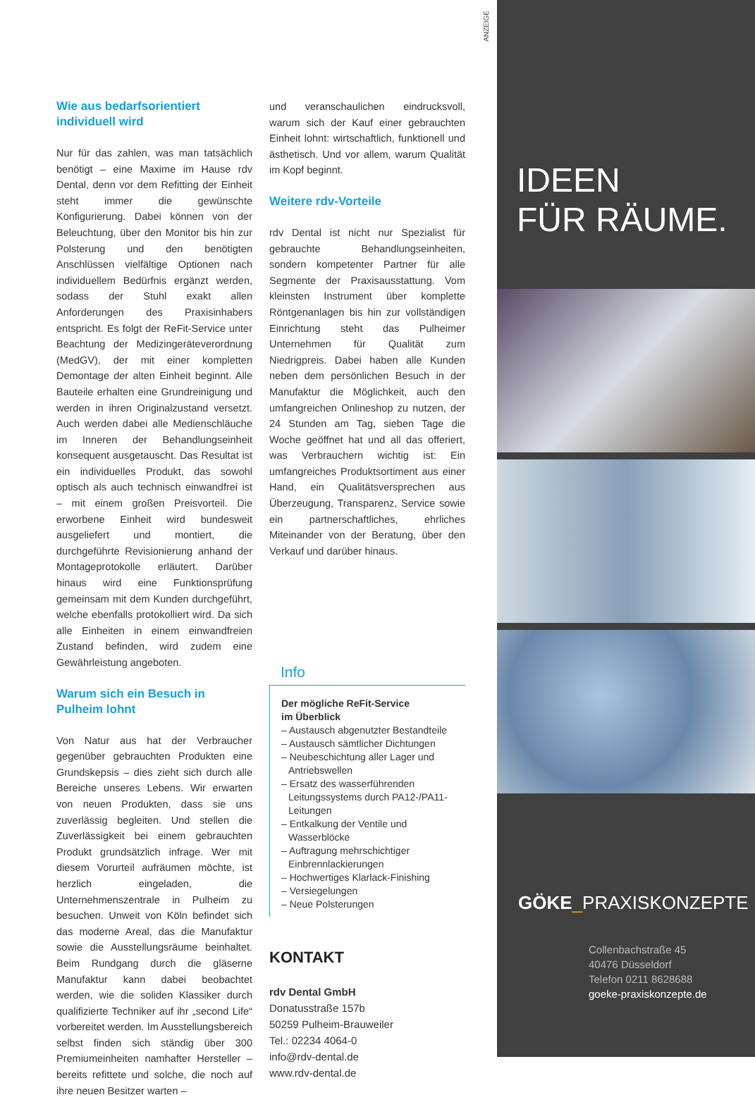ANZEIGE
Wie aus bedarfsorientiert individuell wird
Nur für das zahlen, was man tatsächlich benötigt – eine Maxime im Hause rdv Dental, denn vor dem Refitting der Einheit steht immer die gewünschte Konfigurierung. Dabei können von der Beleuchtung, über den Monitor bis hin zur Polsterung und den benötigten Anschlüssen vielfältige Optionen nach individuellem Bedürfnis ergänzt werden, sodass der Stuhl exakt allen Anforderungen des Praxisinhabers entspricht. Es folgt der ReFit-Service unter Beachtung der Medizingeräteverordnung (MedGV), der mit einer kompletten Demontage der alten Einheit beginnt. Alle Bauteile erhalten eine Grundreinigung und werden in ihren Originalzustand versetzt. Auch werden dabei alle Medienschläuche im Inneren der Behandlungseinheit konsequent ausgetauscht. Das Resultat ist ein individuelles Produkt, das sowohl optisch als auch technisch einwandfrei ist – mit einem großen Preisvorteil. Die erworbene Einheit wird bundesweit ausgeliefert und montiert, die durchgeführte Revisionierung anhand der Montageprotokolle erläutert. Darüber hinaus wird eine Funktionsprüfung gemeinsam mit dem Kunden durchgeführt, welche ebenfalls protokolliert wird. Da sich alle Einheiten in einem einwandfreien Zustand befinden, wird zudem eine Gewährleistung angeboten.
Warum sich ein Besuch in Pulheim lohnt
Von Natur aus hat der Verbraucher gegenüber gebrauchten Produkten eine Grundskepsis – dies zieht sich durch alle Bereiche unseres Lebens. Wir erwarten von neuen Produkten, dass sie uns zuverlässig begleiten. Und stellen die Zuverlässigkeit bei einem gebrauchten Produkt grundsätzlich infrage. Wer mit diesem Vorurteil aufräumen möchte, ist herzlich eingeladen, die Unternehmenszentrale in Pulheim zu besuchen. Unweit von Köln befindet sich das moderne Areal, das die Manufaktur sowie die Ausstellungsräume beinhaltet. Beim Rundgang durch die gläserne Manufaktur kann dabei beobachtet werden, wie die soliden Klassiker durch qualifizierte Techniker auf ihr „second Life“ vorbereitet werden. Im Ausstellungsbereich selbst finden sich ständig über 300 Premiumeinheiten namhafter Hersteller – bereits refittete und solche, die noch auf ihre neuen Besitzer warten –
und veranschaulichen eindrucksvoll, warum sich der Kauf einer gebrauchten Einheit lohnt: wirtschaftlich, funktionell und ästhetisch. Und vor allem, warum Qualität im Kopf beginnt.
Weitere rdv-Vorteile
rdv Dental ist nicht nur Spezialist für gebrauchte Behandlungseinheiten, sondern kompetenter Partner für alle Segmente der Praxisausstattung. Vom kleinsten Instrument über komplette Röntgenanlagen bis hin zur vollständigen Einrichtung steht das Pulheimer Unternehmen für Qualität zum Niedrigpreis. Dabei haben alle Kunden neben dem persönlichen Besuch in der Manufaktur die Möglichkeit, auch den umfangreichen Onlineshop zu nutzen, der 24 Stunden am Tag, sieben Tage die Woche geöffnet hat und all das offeriert, was Verbrauchern wichtig ist: Ein umfangreiches Produktsortiment aus einer Hand, ein Qualitätsversprechen aus Überzeugung, Transparenz, Service sowie ein partnerschaftliches, ehrliches Miteinander von der Beratung, über den Verkauf und darüber hinaus.
Info
Der mögliche ReFit-Service
im Überblick
– Austausch abgenutzter Bestandteile
– Austausch sämtlicher Dichtungen
– Neubeschichtung aller Lager und Antriebswellen
– Ersatz des wasserführenden Leitungssystems durch PA12-/PA11-Leitungen
– Entkalkung der Ventile und Wasserblöcke
– Auftragung mehrschichtiger Einbrennlackierungen
– Hochwertiges Klarlack-Finishing
– Versiegelungen
– Neue Polsterungen
KONTAKT
rdv Dental GmbH
Donatusstraße 157b
50259 Pulheim-Brauweiler
Tel.: 02234 4064-0
info@rdv-dental.de
www.rdv-dental.de
IDEEN
FÜR RÄUME.
GÖKE_PRAXISKONZEPTE
Collenbachstraße 45
40476 Düsseldorf
Telefon 0211 8628688
goeke-praxiskonzepte.de